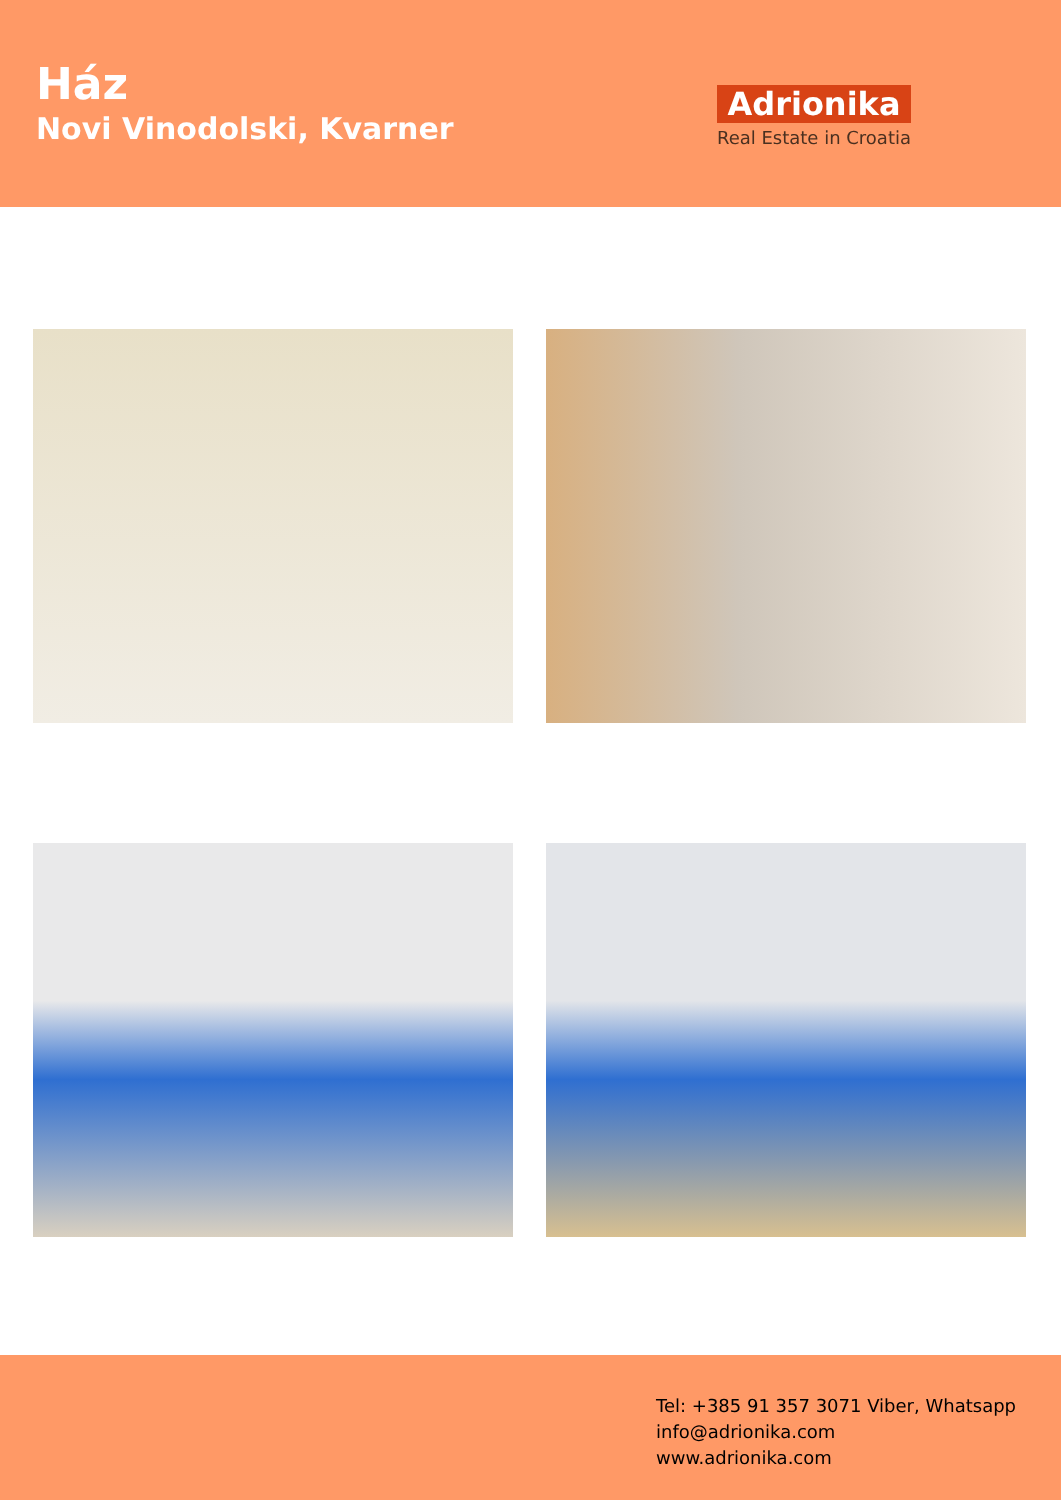Ház
Novi Vinodolski, Kvarner
Adrionika
Real Estate in Croatia
Tel: +385 91 357 3071 Viber, Whatsapp
info@adrionika.com
www.adrionika.com